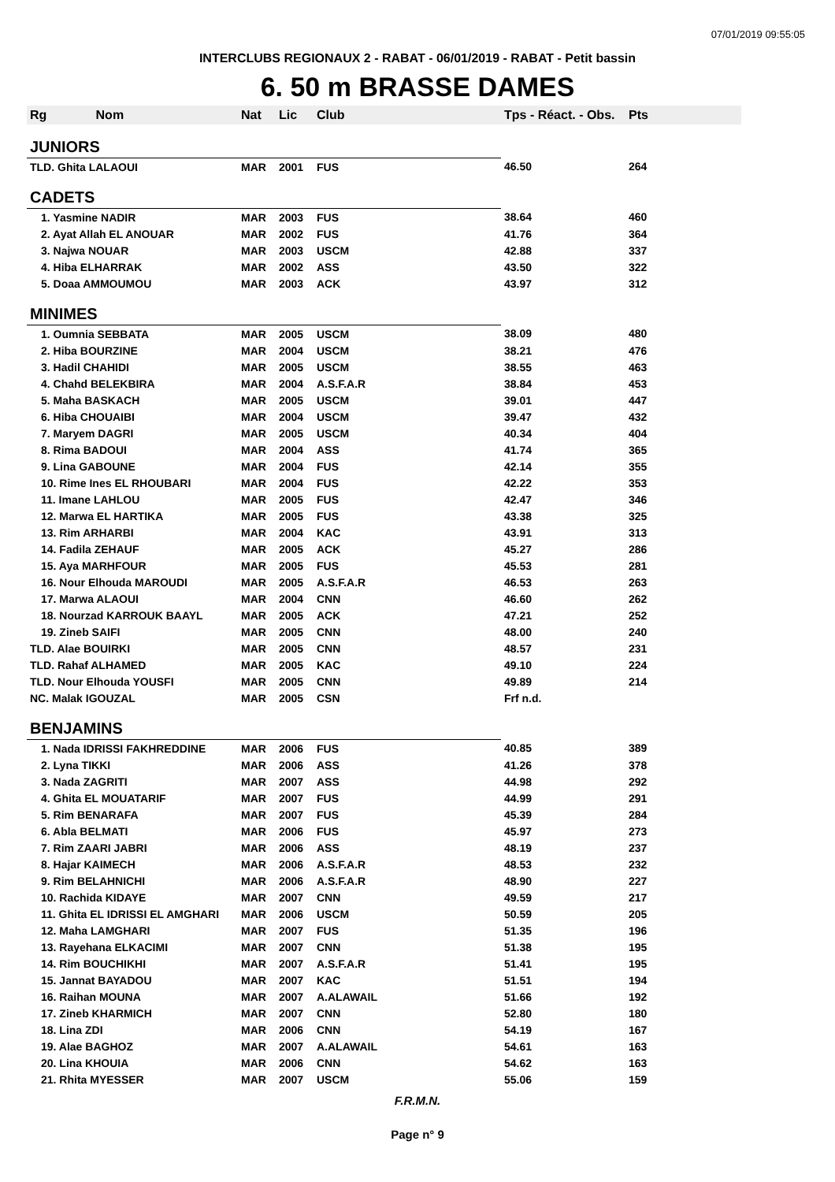07/01/2019 09:55:05
INTERCLUBS REGIONAUX 2 - RABAT - 06/01/2019 - RABAT - Petit bassin
6. 50 m BRASSE DAMES
| Rg Nom | Nat | Lic | Club | Tps - Réact. - Obs. | Pts |
| --- | --- | --- | --- | --- | --- |
| JUNIORS | | | | | |
| TLD. Ghita LALAOUI | MAR | 2001 | FUS | 46.50 | 264 |
| CADETS | | | | | |
| 1. Yasmine NADIR | MAR | 2003 | FUS | 38.64 | 460 |
| 2. Ayat Allah EL ANOUAR | MAR | 2002 | FUS | 41.76 | 364 |
| 3. Najwa NOUAR | MAR | 2003 | USCM | 42.88 | 337 |
| 4. Hiba ELHARRAK | MAR | 2002 | ASS | 43.50 | 322 |
| 5. Doaa AMMOUMOU | MAR | 2003 | ACK | 43.97 | 312 |
| MINIMES | | | | | |
| 1. Oumnia SEBBATA | MAR | 2005 | USCM | 38.09 | 480 |
| 2. Hiba BOURZINE | MAR | 2004 | USCM | 38.21 | 476 |
| 3. Hadil CHAHIDI | MAR | 2005 | USCM | 38.55 | 463 |
| 4. Chahd BELEKBIRA | MAR | 2004 | A.S.F.A.R | 38.84 | 453 |
| 5. Maha BASKACH | MAR | 2005 | USCM | 39.01 | 447 |
| 6. Hiba CHOUAIBI | MAR | 2004 | USCM | 39.47 | 432 |
| 7. Maryem DAGRI | MAR | 2005 | USCM | 40.34 | 404 |
| 8. Rima BADOUI | MAR | 2004 | ASS | 41.74 | 365 |
| 9. Lina GABOUNE | MAR | 2004 | FUS | 42.14 | 355 |
| 10. Rime Ines EL RHOUBARI | MAR | 2004 | FUS | 42.22 | 353 |
| 11. Imane LAHLOU | MAR | 2005 | FUS | 42.47 | 346 |
| 12. Marwa EL HARTIKA | MAR | 2005 | FUS | 43.38 | 325 |
| 13. Rim ARHARBI | MAR | 2004 | KAC | 43.91 | 313 |
| 14. Fadila ZEHAUF | MAR | 2005 | ACK | 45.27 | 286 |
| 15. Aya MARHFOUR | MAR | 2005 | FUS | 45.53 | 281 |
| 16. Nour Elhouda MAROUDI | MAR | 2005 | A.S.F.A.R | 46.53 | 263 |
| 17. Marwa ALAOUI | MAR | 2004 | CNN | 46.60 | 262 |
| 18. Nourzad KARROUK BAAYL | MAR | 2005 | ACK | 47.21 | 252 |
| 19. Zineb SAIFI | MAR | 2005 | CNN | 48.00 | 240 |
| TLD. Alae BOUIRKI | MAR | 2005 | CNN | 48.57 | 231 |
| TLD. Rahaf ALHAMED | MAR | 2005 | KAC | 49.10 | 224 |
| TLD. Nour Elhouda YOUSFI | MAR | 2005 | CNN | 49.89 | 214 |
| NC. Malak IGOUZAL | MAR | 2005 | CSN | Frf n.d. | |
| BENJAMINS | | | | | |
| 1. Nada IDRISSI FAKHREDDINE | MAR | 2006 | FUS | 40.85 | 389 |
| 2. Lyna TIKKI | MAR | 2006 | ASS | 41.26 | 378 |
| 3. Nada ZAGRITI | MAR | 2007 | ASS | 44.98 | 292 |
| 4. Ghita EL MOUATARIF | MAR | 2007 | FUS | 44.99 | 291 |
| 5. Rim BENARAFA | MAR | 2007 | FUS | 45.39 | 284 |
| 6. Abla BELMATI | MAR | 2006 | FUS | 45.97 | 273 |
| 7. Rim ZAARI JABRI | MAR | 2006 | ASS | 48.19 | 237 |
| 8. Hajar KAIMECH | MAR | 2006 | A.S.F.A.R | 48.53 | 232 |
| 9. Rim BELAHNICHI | MAR | 2006 | A.S.F.A.R | 48.90 | 227 |
| 10. Rachida KIDAYE | MAR | 2007 | CNN | 49.59 | 217 |
| 11. Ghita EL IDRISSI EL AMGHARI | MAR | 2006 | USCM | 50.59 | 205 |
| 12. Maha LAMGHARI | MAR | 2007 | FUS | 51.35 | 196 |
| 13. Rayehana ELKACIMI | MAR | 2007 | CNN | 51.38 | 195 |
| 14. Rim BOUCHIKHI | MAR | 2007 | A.S.F.A.R | 51.41 | 195 |
| 15. Jannat BAYADOU | MAR | 2007 | KAC | 51.51 | 194 |
| 16. Raihan MOUNA | MAR | 2007 | A.ALAWAIL | 51.66 | 192 |
| 17. Zineb KHARMICH | MAR | 2007 | CNN | 52.80 | 180 |
| 18. Lina ZDI | MAR | 2006 | CNN | 54.19 | 167 |
| 19. Alae BAGHOZ | MAR | 2007 | A.ALAWAIL | 54.61 | 163 |
| 20. Lina KHOUIA | MAR | 2006 | CNN | 54.62 | 163 |
| 21. Rhita MYESSER | MAR | 2007 | USCM | 55.06 | 159 |
F.R.M.N.
Page n° 9